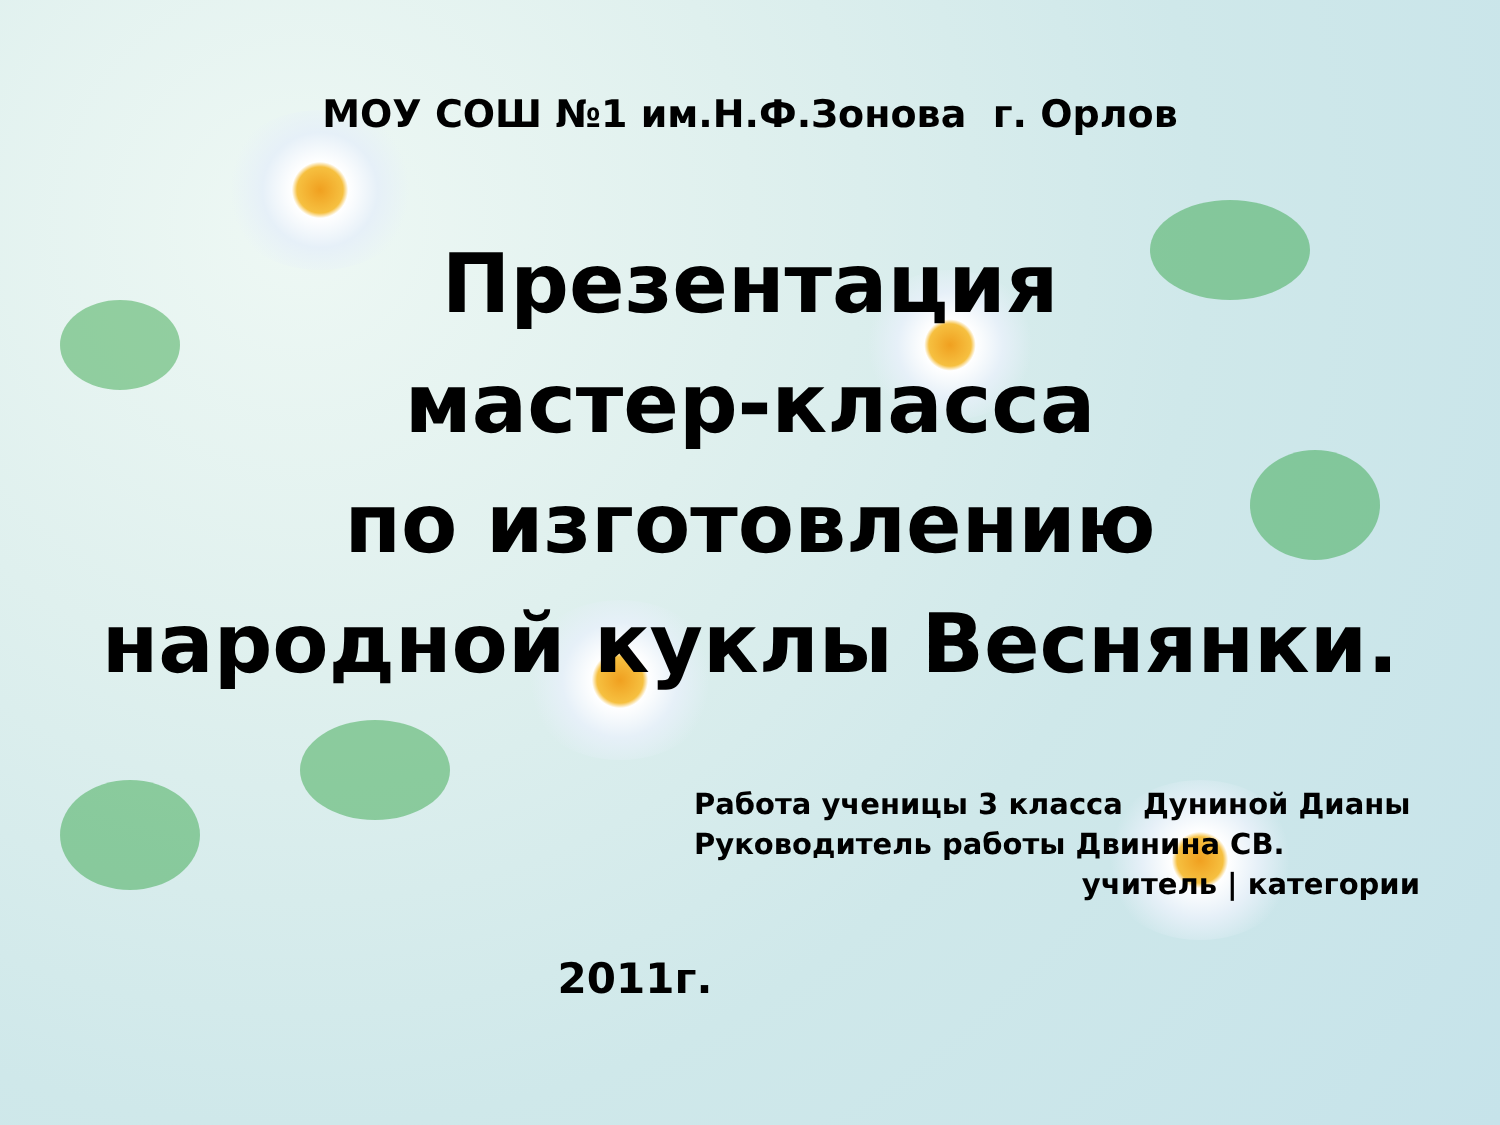МОУ СОШ №1 им.Н.Ф.Зонова г. Орлов
Презентация
мастер-класса
по изготовлению
народной куклы Веснянки.
Работа ученицы 3 класса Дуниной Дианы
Руководитель работы Двинина СВ.
учитель | категории
2011г.